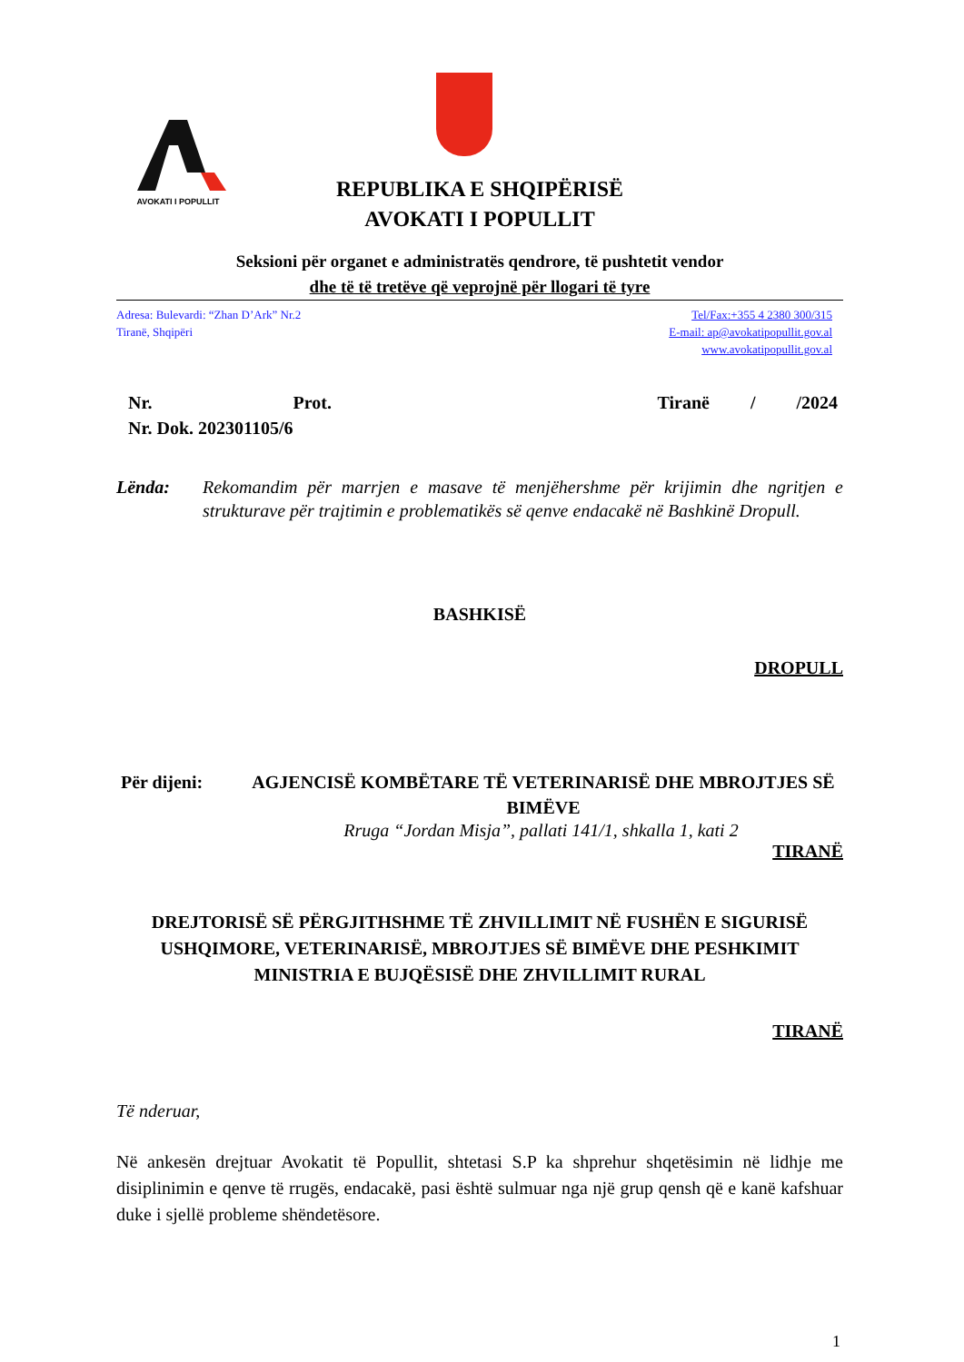AVOKATI I POPULLIT
REPUBLIKA E SHQIPËRISË
AVOKATI I POPULLIT
Seksioni për organet e administratës qendrore, të pushtetit vendor
dhe të të tretëve që veprojnë për llogari të tyre
Adresa: Bulevardi: “Zhan D’Ark” Nr.2
Tiranë, Shqipëri
Tel/Fax:+355 4 2380 300/315
E-mail: ap@avokatipopullit.gov.al
www.avokatipopullit.gov.al
Nr. Prot. Tiranë / /2024
Nr. Dok. 202301105/6
Lënda: Rekomandim për marrjen e masave të menjëhershme për krijimin dhe ngritjen e strukturave për trajtimin e problematikës së qenve endacakë në Bashkinë Dropull.
BASHKISË
DROPULL
Për dijeni: AGJENCISË KOMBËTARE TË VETERINARISË DHE MBROJTJES SË BIMËVE
Rruga “Jordan Misja”, pallati 141/1, shkalla 1, kati 2
TIRANË
DREJTORISË SË PËRGJITHSHME TË ZHVILLIMIT NË FUSHËN E SIGURISË USHQIMORE, VETERINARISË, MBROJTJES SË BIMËVE DHE PESHKIMIT
MINISTRIA E BUJQËSISË DHE ZHVILLIMIT RURAL
TIRANË
Të nderuar,
Në ankesën drejtuar Avokatit të Popullit, shtetasi S.P ka shprehur shqetësimin në lidhje me disiplinimin e qenve të rrugës, endacakë, pasi është sulmuar nga një grup qensh që e kanë kafshuar duke i sjellë probleme shëndetësore.
1